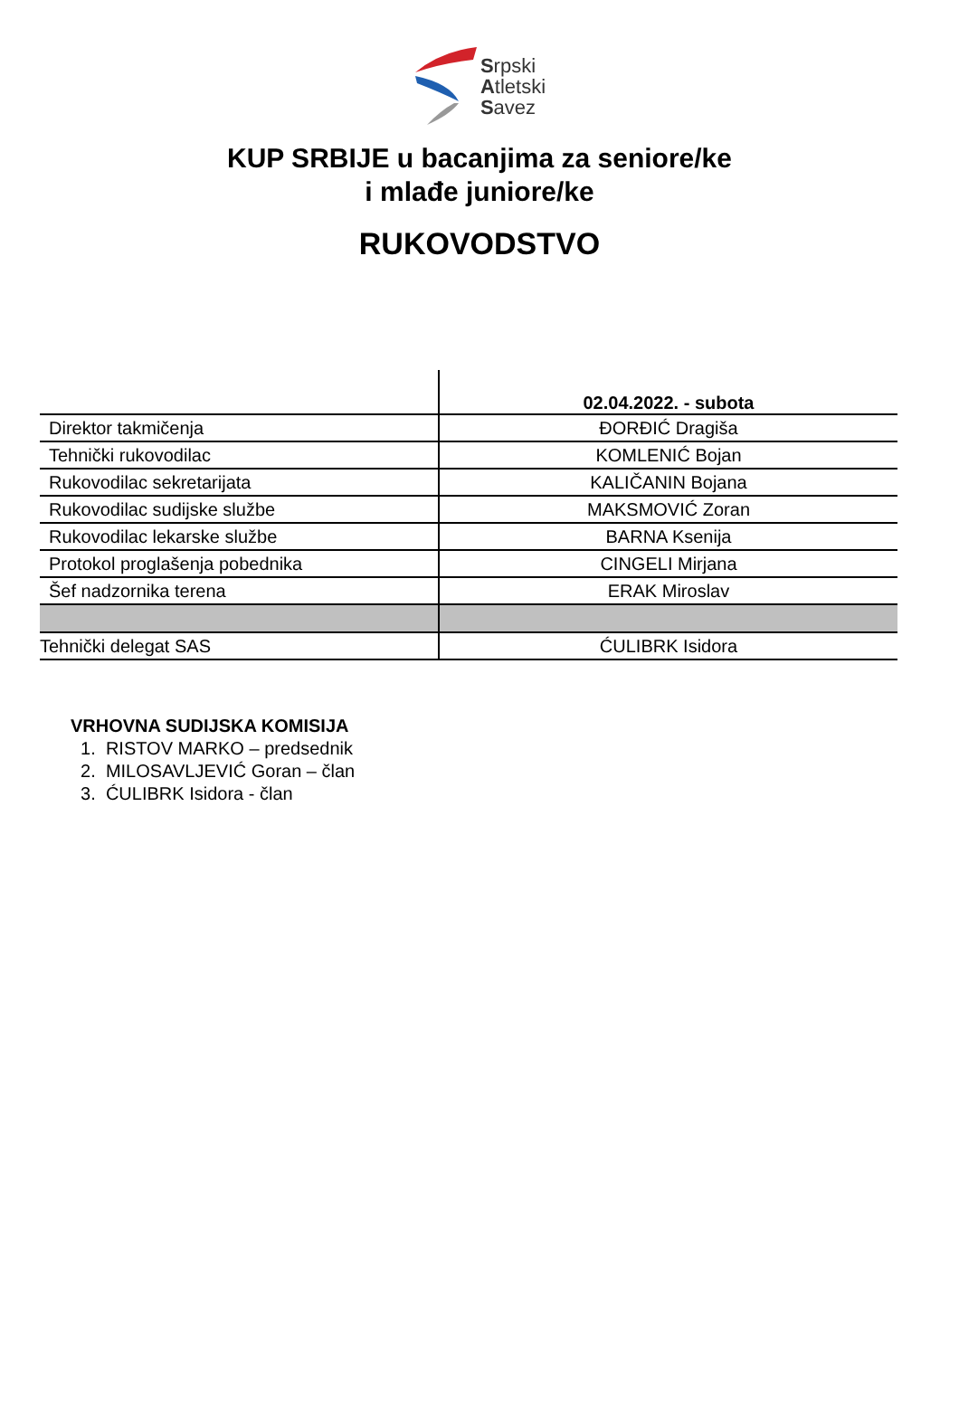Srpski
Atletski
Savez
KUP SRBIJE u bacanjima za seniore/ke
i mlađe juniore/ke
RUKOVODSTVO
| | 02.04.2022. - subota |
| --- | --- |
| Direktor takmičenja | ĐORĐIĆ Dragiša |
| Tehnički rukovodilac | KOMLENIĆ Bojan |
| Rukovodilac sekretarijata | KALIČANIN Bojana |
| Rukovodilac sudijske službe | MAKSMOVIĆ Zoran |
| Rukovodilac lekarske službe | BARNA Ksenija |
| Protokol proglašenja pobednika | CINGELI Mirjana |
| Šef nadzornika terena | ERAK Miroslav |
| Tehnički delegat SAS | ĆULIBRK Isidora |
VRHOVNA SUDIJSKA KOMISIJA
1. RISTOV MARKO – predsednik
2. MILOSAVLJEVIĆ Goran – član
3. ĆULIBRK Isidora - član